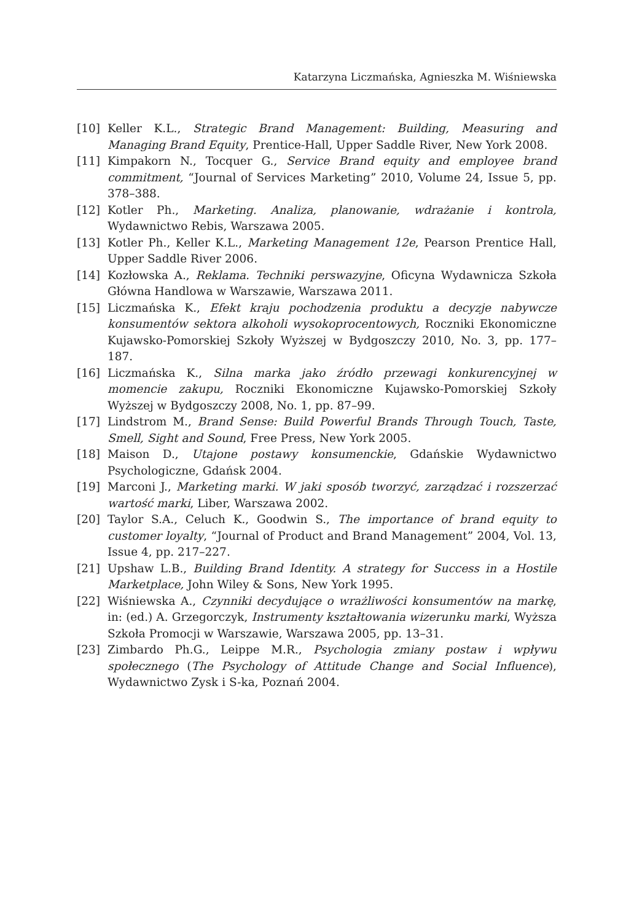Katarzyna Liczmańska, Agnieszka M. Wiśniewska
[10] Keller K.L., Strategic Brand Management: Building, Measuring and Managing Brand Equity, Prentice-Hall, Upper Saddle River, New York 2008.
[11] Kimpakorn N., Tocquer G., Service Brand equity and employee brand commitment, “Journal of Services Marketing” 2010, Volume 24, Issue 5, pp. 378–388.
[12] Kotler Ph., Marketing. Analiza, planowanie, wdrażanie i kontrola, Wydawnictwo Rebis, Warszawa 2005.
[13] Kotler Ph., Keller K.L., Marketing Management 12e, Pearson Prentice Hall, Upper Saddle River 2006.
[14] Kozłowska A., Reklama. Techniki perswazyjne, Oficyna Wydawnicza Szkoła Główna Handlowa w Warszawie, Warszawa 2011.
[15] Liczmańska K., Efekt kraju pochodzenia produktu a decyzje nabywcze konsumentów sektora alkoholi wysokoprocentowych, Roczniki Ekonomiczne Kujawsko-Pomorskiej Szkoły Wyższej w Bydgoszczy 2010, No. 3, pp. 177–187.
[16] Liczmańska K., Silna marka jako źródło przewagi konkurencyjnej w momencie zakupu, Roczniki Ekonomiczne Kujawsko-Pomorskiej Szkoły Wyższej w Bydgoszczy 2008, No. 1, pp. 87–99.
[17] Lindstrom M., Brand Sense: Build Powerful Brands Through Touch, Taste, Smell, Sight and Sound, Free Press, New York 2005.
[18] Maison D., Utajone postawy konsumenckie, Gdańskie Wydawnictwo Psychologiczne, Gdańsk 2004.
[19] Marconi J., Marketing marki. W jaki sposób tworzyć, zarządzać i rozszerzać wartość marki, Liber, Warszawa 2002.
[20] Taylor S.A., Celuch K., Goodwin S., The importance of brand equity to customer loyalty, “Journal of Product and Brand Management” 2004, Vol. 13, Issue 4, pp. 217–227.
[21] Upshaw L.B., Building Brand Identity. A strategy for Success in a Hostile Marketplace, John Wiley & Sons, New York 1995.
[22] Wiśniewska A., Czynniki decydujące o wrażliwości konsumentów na markę, in: (ed.) A. Grzegorczyk, Instrumenty kształtowania wizerunku marki, Wyższa Szkoła Promocji w Warszawie, Warszawa 2005, pp. 13–31.
[23] Zimbardo Ph.G., Leippe M.R., Psychologia zmiany postaw i wpływu społecznego (The Psychology of Attitude Change and Social Influence), Wydawnictwo Zysk i S-ka, Poznań 2004.